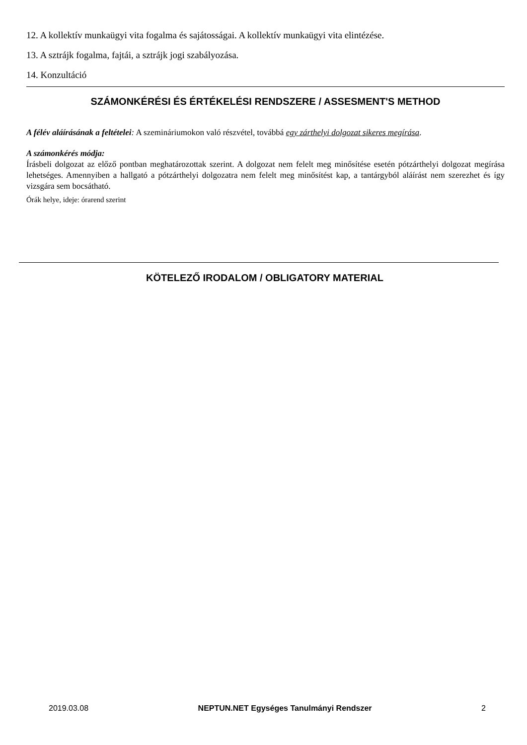12. A kollektív munkaügyi vita fogalma és sajátosságai. A kollektív munkaügyi vita elintézése.
13. A sztrájk fogalma, fajtái, a sztrájk jogi szabályozása.
14. Konzultáció
SZÁMONKÉRÉSI ÉS ÉRTÉKELÉSI RENDSZERE / ASSESMENT'S METHOD
A félév aláírásának a feltételei: A szemináriumokon való részvétel, továbbá egy zárthelyi dolgozat sikeres megírása.
A számonkérés módja:
Írásbeli dolgozat az előző pontban meghatározottak szerint. A dolgozat nem felelt meg minősítése esetén pótzárthelyi dolgozat megírása lehetséges. Amennyiben a hallgató a pótzárthelyi dolgozatra nem felelt meg minősítést kap, a tantárgyból aláírást nem szerezhet és így vizsgára sem bocsátható.
Órák helye, ideje: órarend szerint
KÖTELEZŐ IRODALOM / OBLIGATORY MATERIAL
2019.03.08 NEPTUN.NET Egységes Tanulmányi Rendszer 2